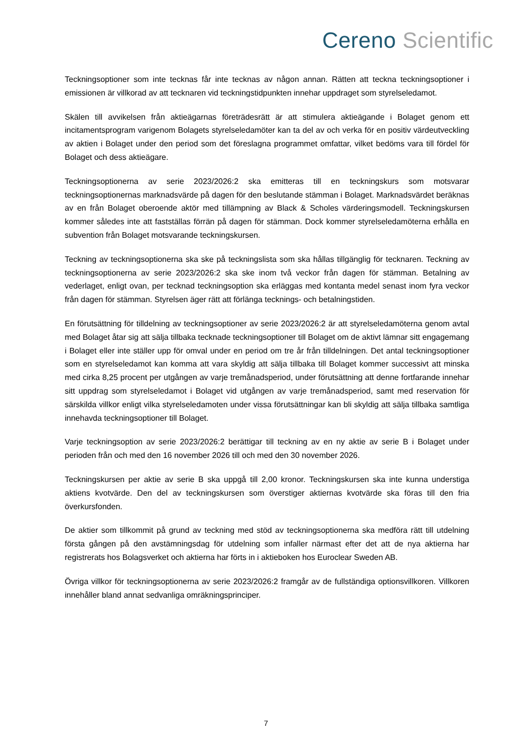Cereno Scientific
Teckningsoptioner som inte tecknas får inte tecknas av någon annan. Rätten att teckna teckningsoptioner i emissionen är villkorad av att tecknaren vid teckningstidpunkten innehar uppdraget som styrelseledamot.
Skälen till avvikelsen från aktieägarnas företrädesrätt är att stimulera aktieägande i Bolaget genom ett incitamentsprogram varigenom Bolagets styrelseledamöter kan ta del av och verka för en positiv värdeutveckling av aktien i Bolaget under den period som det föreslagna programmet omfattar, vilket bedöms vara till fördel för Bolaget och dess aktieägare.
Teckningsoptionerna av serie 2023/2026:2 ska emitteras till en teckningskurs som motsvarar teckningsoptionernas marknadsvärde på dagen för den beslutande stämman i Bolaget. Marknadsvärdet beräknas av en från Bolaget oberoende aktör med tillämpning av Black & Scholes värderingsmodell. Teckningskursen kommer således inte att fastställas förrän på dagen för stämman. Dock kommer styrelseledamöterna erhålla en subvention från Bolaget motsvarande teckningskursen.
Teckning av teckningsoptionerna ska ske på teckningslista som ska hållas tillgänglig för tecknaren. Teckning av teckningsoptionerna av serie 2023/2026:2 ska ske inom två veckor från dagen för stämman. Betalning av vederlaget, enligt ovan, per tecknad teckningsoption ska erläggas med kontanta medel senast inom fyra veckor från dagen för stämman. Styrelsen äger rätt att förlänga tecknings- och betalningstiden.
En förutsättning för tilldelning av teckningsoptioner av serie 2023/2026:2 är att styrelseledamöterna genom avtal med Bolaget åtar sig att sälja tillbaka tecknade teckningsoptioner till Bolaget om de aktivt lämnar sitt engagemang i Bolaget eller inte ställer upp för omval under en period om tre år från tilldelningen. Det antal teckningsoptioner som en styrelseledamot kan komma att vara skyldig att sälja tillbaka till Bolaget kommer successivt att minska med cirka 8,25 procent per utgången av varje tremånadsperiod, under förutsättning att denne fortfarande innehar sitt uppdrag som styrelseledamot i Bolaget vid utgången av varje tremånadsperiod, samt med reservation för särskilda villkor enligt vilka styrelseledamoten under vissa förutsättningar kan bli skyldig att sälja tillbaka samtliga innehavda teckningsoptioner till Bolaget.
Varje teckningsoption av serie 2023/2026:2 berättigar till teckning av en ny aktie av serie B i Bolaget under perioden från och med den 16 november 2026 till och med den 30 november 2026.
Teckningskursen per aktie av serie B ska uppgå till 2,00 kronor. Teckningskursen ska inte kunna understiga aktiens kvotvärde. Den del av teckningskursen som överstiger aktiernas kvotvärde ska föras till den fria överkursfonden.
De aktier som tillkommit på grund av teckning med stöd av teckningsoptionerna ska medföra rätt till utdelning första gången på den avstämningsdag för utdelning som infaller närmast efter det att de nya aktierna har registrerats hos Bolagsverket och aktierna har förts in i aktieboken hos Euroclear Sweden AB.
Övriga villkor för teckningsoptionerna av serie 2023/2026:2 framgår av de fullständiga optionsvillkoren. Villkoren innehåller bland annat sedvanliga omräkningsprinciper.
7